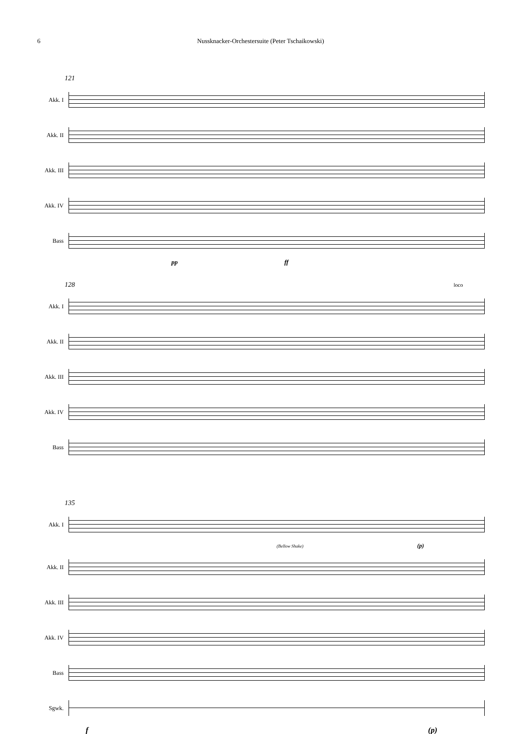6 Nussknacker-Orchestersuite (Peter Tschaikowski)
121
Akk. I
Akk. II
Akk. III
Akk. IV
Bass
pp ff
128 loco
Akk. I
Akk. II
Akk. III
Akk. IV
Bass
135
Akk. I
(Bellow Shake) (p)
Akk. II
Akk. III
Akk. IV
Bass
Sgwk.
f (p)